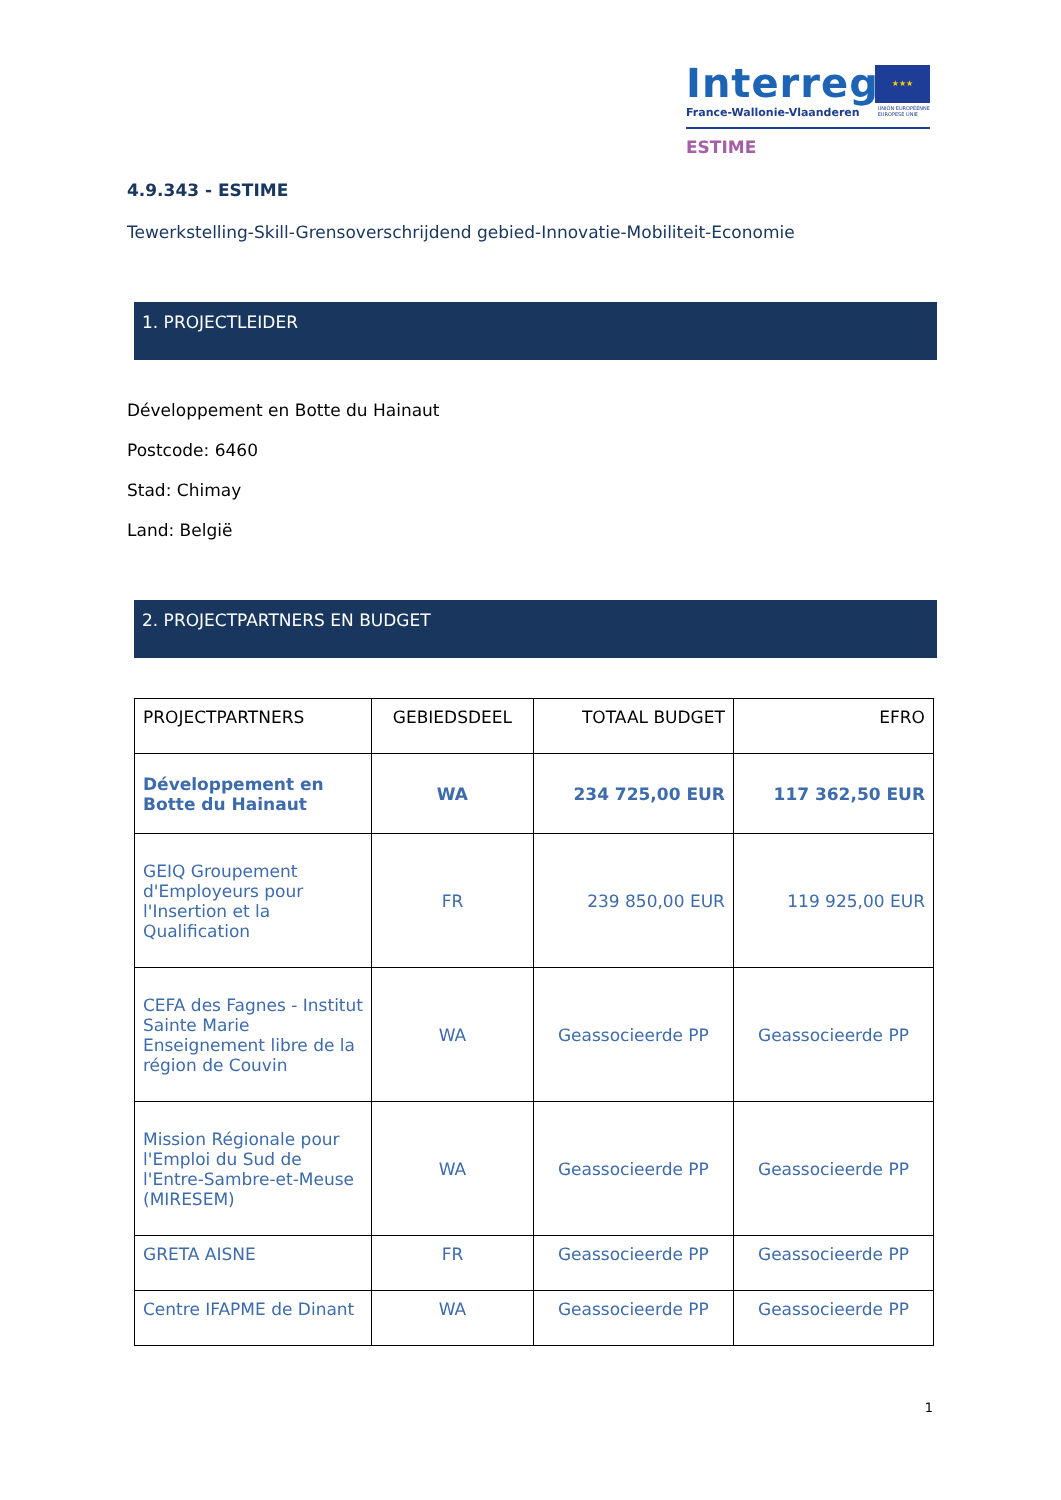Interreg
France-Wallonie-Vlaanderen
★★★
UNION EUROPÉENNE
EUROPESE UNIE
ESTIME
4.9.343 - ESTIME
Tewerkstelling-Skill-Grensoverschrijdend gebied-Innovatie-Mobiliteit-Economie
1. PROJECTLEIDER
Développement en Botte du Hainaut
Postcode: 6460
Stad: Chimay
Land: België
2. PROJECTPARTNERS EN BUDGET
| PROJECTPARTNERS | GEBIEDSDEEL | TOTAAL BUDGET | EFRO |
| --- | --- | --- | --- |
| Développement en Botte du Hainaut | WA | 234 725,00 EUR | 117 362,50 EUR |
| GEIQ Groupement d'Employeurs pour l'Insertion et la Qualification | FR | 239 850,00 EUR | 119 925,00 EUR |
| CEFA des Fagnes - Institut Sainte Marie Enseignement libre de la région de Couvin | WA | Geassocieerde PP | Geassocieerde PP |
| Mission Régionale pour l'Emploi du Sud de l'Entre-Sambre-et-Meuse (MIRESEM) | WA | Geassocieerde PP | Geassocieerde PP |
| GRETA AISNE | FR | Geassocieerde PP | Geassocieerde PP |
| Centre IFAPME de Dinant | WA | Geassocieerde PP | Geassocieerde PP |
1